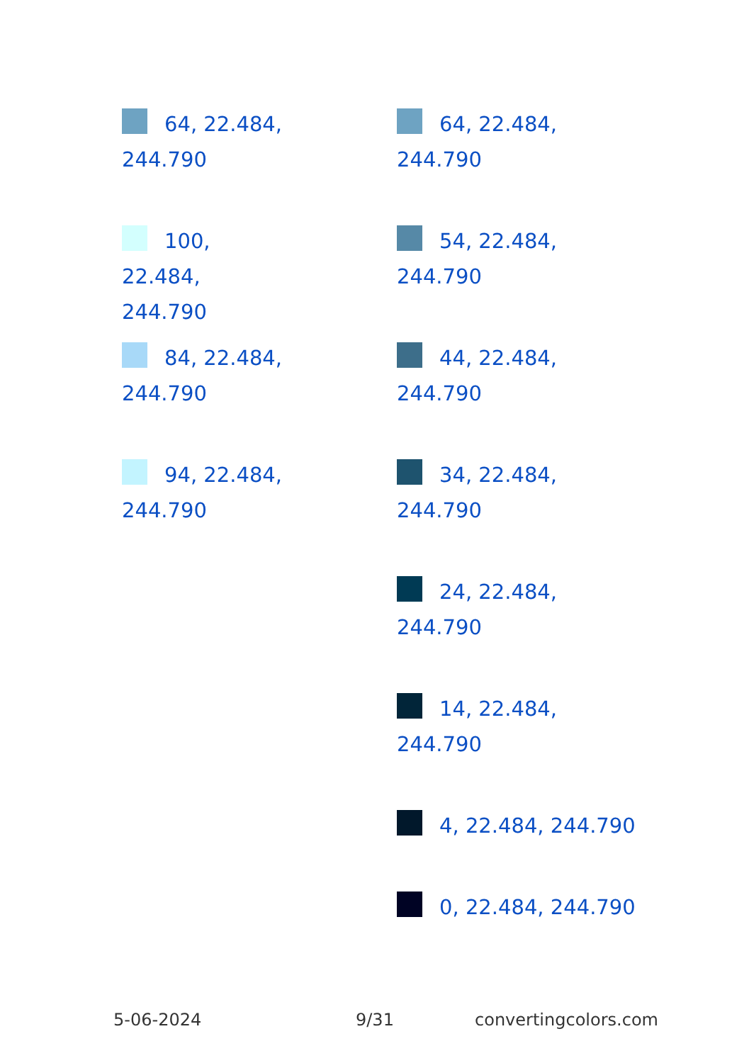64, 22.484, 244.790
100, 22.484, 244.790
84, 22.484, 244.790
94, 22.484, 244.790
64, 22.484, 244.790
54, 22.484, 244.790
44, 22.484, 244.790
34, 22.484, 244.790
24, 22.484, 244.790
14, 22.484, 244.790
4, 22.484, 244.790
0, 22.484, 244.790
5-06-2024 9/31 convertingcolors.com